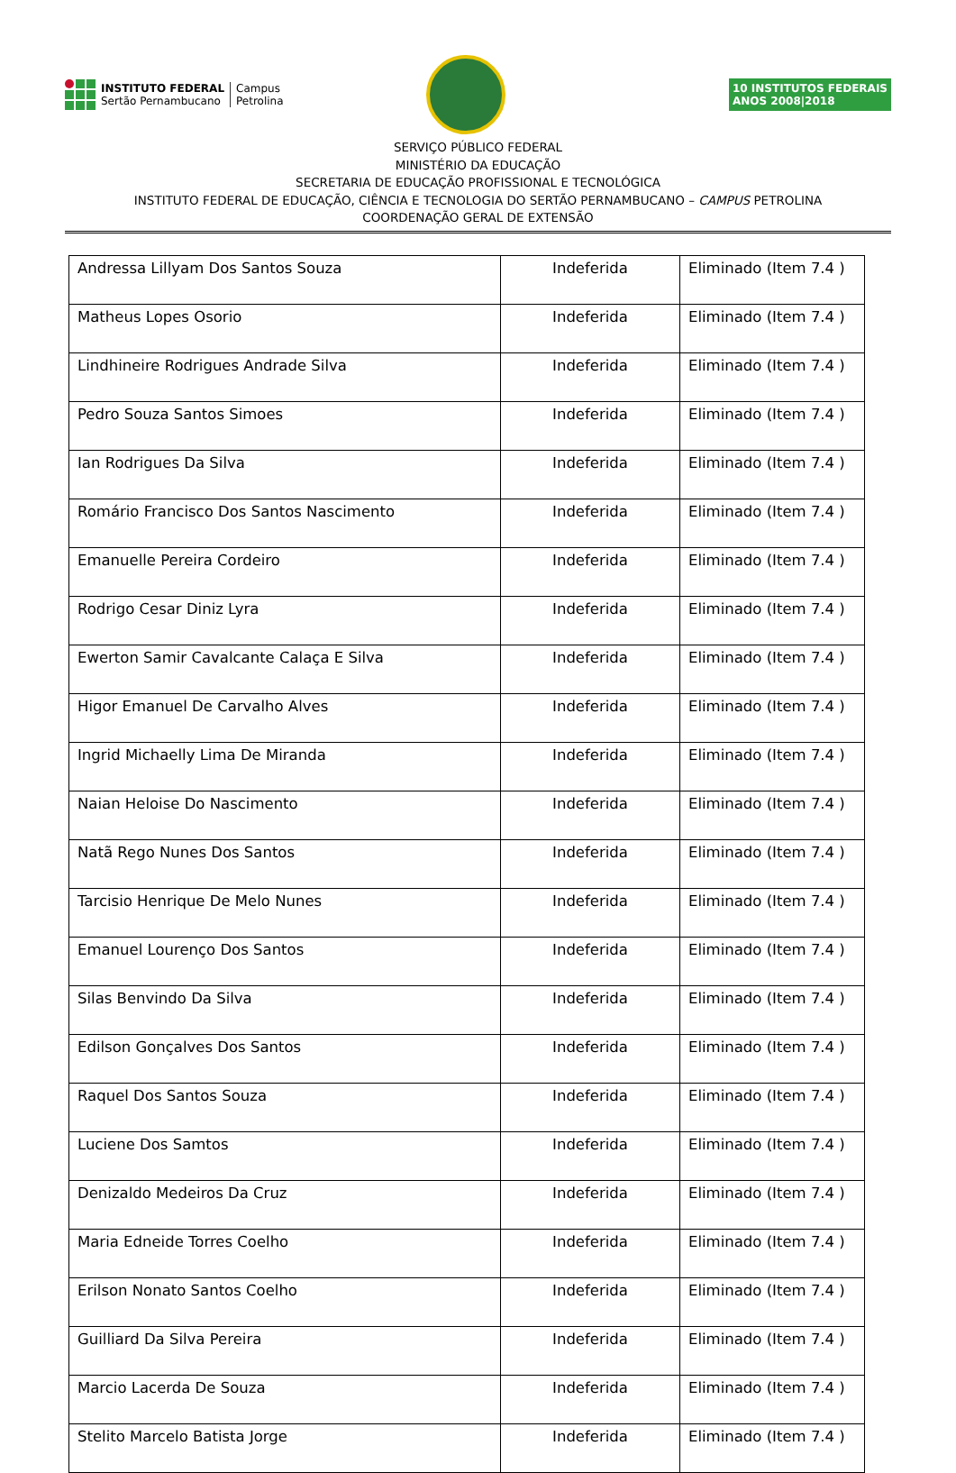INSTITUTO FEDERAL
Sertão Pernambucano
Campus
Petrolina
10 INSTITUTOS FEDERAIS
ANOS 2008|2018
SERVIÇO PÚBLICO FEDERAL
MINISTÉRIO DA EDUCAÇÃO
SECRETARIA DE EDUCAÇÃO PROFISSIONAL E TECNOLÓGICA
INSTITUTO FEDERAL DE EDUCAÇÃO, CIÊNCIA E TECNOLOGIA DO SERTÃO PERNAMBUCANO – CAMPUS PETROLINA
COORDENAÇÃO GERAL DE EXTENSÃO
| Andressa Lillyam Dos Santos Souza | Indeferida | Eliminado (Item 7.4 ) |
| Matheus Lopes Osorio | Indeferida | Eliminado (Item 7.4 ) |
| Lindhineire Rodrigues Andrade Silva | Indeferida | Eliminado (Item 7.4 ) |
| Pedro Souza Santos Simoes | Indeferida | Eliminado (Item 7.4 ) |
| Ian Rodrigues Da Silva | Indeferida | Eliminado (Item 7.4 ) |
| Romário Francisco Dos Santos Nascimento | Indeferida | Eliminado (Item 7.4 ) |
| Emanuelle Pereira Cordeiro | Indeferida | Eliminado (Item 7.4 ) |
| Rodrigo Cesar Diniz Lyra | Indeferida | Eliminado (Item 7.4 ) |
| Ewerton Samir Cavalcante Calaça E Silva | Indeferida | Eliminado (Item 7.4 ) |
| Higor Emanuel De Carvalho Alves | Indeferida | Eliminado (Item 7.4 ) |
| Ingrid Michaelly Lima De Miranda | Indeferida | Eliminado (Item 7.4 ) |
| Naian Heloise Do Nascimento | Indeferida | Eliminado (Item 7.4 ) |
| Natã Rego Nunes Dos Santos | Indeferida | Eliminado (Item 7.4 ) |
| Tarcisio Henrique De Melo Nunes | Indeferida | Eliminado (Item 7.4 ) |
| Emanuel Lourenço Dos Santos | Indeferida | Eliminado (Item 7.4 ) |
| Silas Benvindo Da Silva | Indeferida | Eliminado (Item 7.4 ) |
| Edilson Gonçalves Dos Santos | Indeferida | Eliminado (Item 7.4 ) |
| Raquel Dos Santos Souza | Indeferida | Eliminado (Item 7.4 ) |
| Luciene Dos Samtos | Indeferida | Eliminado (Item 7.4 ) |
| Denizaldo Medeiros Da Cruz | Indeferida | Eliminado (Item 7.4 ) |
| Maria Edneide Torres Coelho | Indeferida | Eliminado (Item 7.4 ) |
| Erilson Nonato Santos Coelho | Indeferida | Eliminado (Item 7.4 ) |
| Guilliard Da Silva Pereira | Indeferida | Eliminado (Item 7.4 ) |
| Marcio Lacerda De Souza | Indeferida | Eliminado (Item 7.4 ) |
| Stelito Marcelo Batista Jorge | Indeferida | Eliminado (Item 7.4 ) |